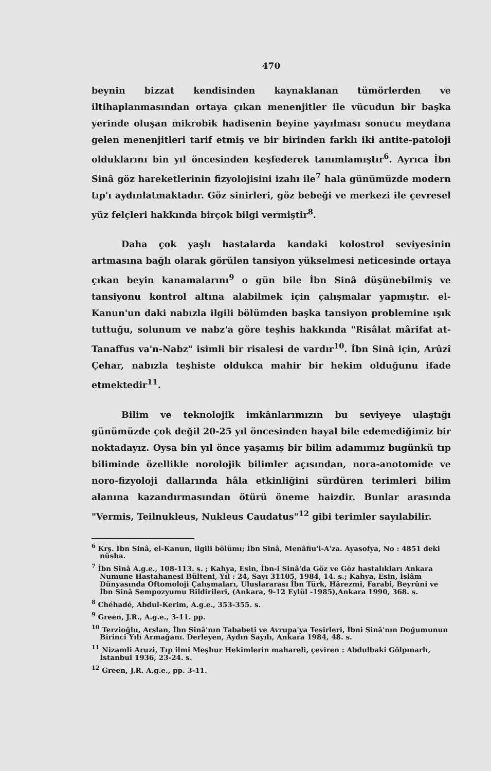470
beynin bizzat kendisinden kaynaklanan tümörlerden ve iltihaplanmasından ortaya çıkan menenjitler ile vücudun bir başka yerinde oluşan mikrobik hadisenin beyine yayılması sonucu meydana gelen menenjitleri tarif etmiş ve bir birinden farklı iki antite-patoloji olduklarını bin yıl öncesinden keşfederek tanımlamıştır<sup>6</sup>. Ayrıca İbn Sinâ göz hareketlerinin fizyolojisini izahı ile<sup>7</sup> hala günümüzde modern tıp'ı aydınlatmaktadır. Göz sinirleri, göz bebeği ve merkezi ile çevresel yüz felçleri hakkında birçok bilgi vermiştir<sup>8</sup>.
Daha çok yaşlı hastalarda kandaki kolostrol seviyesinin artmasına bağlı olarak görülen tansiyon yükselmesi neticesinde ortaya çıkan beyin kanamalarını<sup>9</sup> o gün bile İbn Sinâ düşünebilmiş ve tansiyonu kontrol altına alabilmek için çalışmalar yapmıştır. el-Kanun'un daki nabızla ilgili bölümden başka tansiyon problemine ışık tuttuğu, solunum ve nabz'a göre teşhis hakkında "Risâlat mârifat at-Tanaffus va'n-Nabz" isimli bir risalesi de vardır<sup>10</sup>. İbn Sinâ için, Arûzî Çehar, nabızla teşhiste oldukca mahir bir hekim olduğunu ifade etmektedir<sup>11</sup>.
Bilim ve teknolojik imkânlarımızın bu seviyeye ulaştığı günümüzde çok değil 20-25 yıl öncesinden hayal bile edemediğimiz bir noktadayız. Oysa bin yıl önce yaşamış bir bilim adamımız bugünkü tıp biliminde özellikle norolojik bilimler açısından, nora-anotomide ve noro-fizyoloji dallarında hâla etkinliğini sürdüren terimleri bilim alanına kazandırmasından ötürü öneme haizdir. Bunlar arasında "Vermis, Teilnukleus, Nukleus Caudatus"<sup>12</sup> gibi terimler sayılabilir.
<sup>6</sup> Krş. İbn Sinâ, el-Kanun, ilgili bölümı; İbn Sinâ, Menâfiu'l-A'za. Ayasofya, No : 4851 deki nüsha.
<sup>7</sup> İbn Sinâ A.g.e., 108-113. s. ; Kahya, Esin, İbn-i Sinâ'da Göz ve Göz hastalıkları Ankara Numune Hastahanesi Bülteni, Yıl : 24, Sayı 31105, 1984, 14. s.; Kahya, Esin, İslâm Dünyasında Oftomoloji Çalışmaları, Uluslararası İbn Türk, Hârezmi, Farabi, Beyrûni ve İbn Sinâ Sempozyumu Bildirileri, (Ankara, 9-12 Eylül -1985),Ankara 1990, 368. s.
<sup>8</sup> Chéhadé, Abdul-Kerim, A.g.e., 353-355. s.
<sup>9</sup> Green, J.R., A.g.e., 3-11. pp.
<sup>10</sup> Terzioğlu, Arslan, İbn Sinâ'nın Tababeti ve Avrupa'ya Tesirleri, İbni Sinâ'nın Doğumunun Birinci Yılı Armağanı. Derleyen, Aydın Sayılı, Ankara 1984, 48. s.
<sup>11</sup> Nizamli Aruzi, Tıp ilmi Meşhur Hekimlerin mahareli, çeviren : Abdulbaki Gölpınarlı, İstanbul 1936, 23-24. s.
<sup>12</sup> Green, J.R. A.g.e., pp. 3-11.